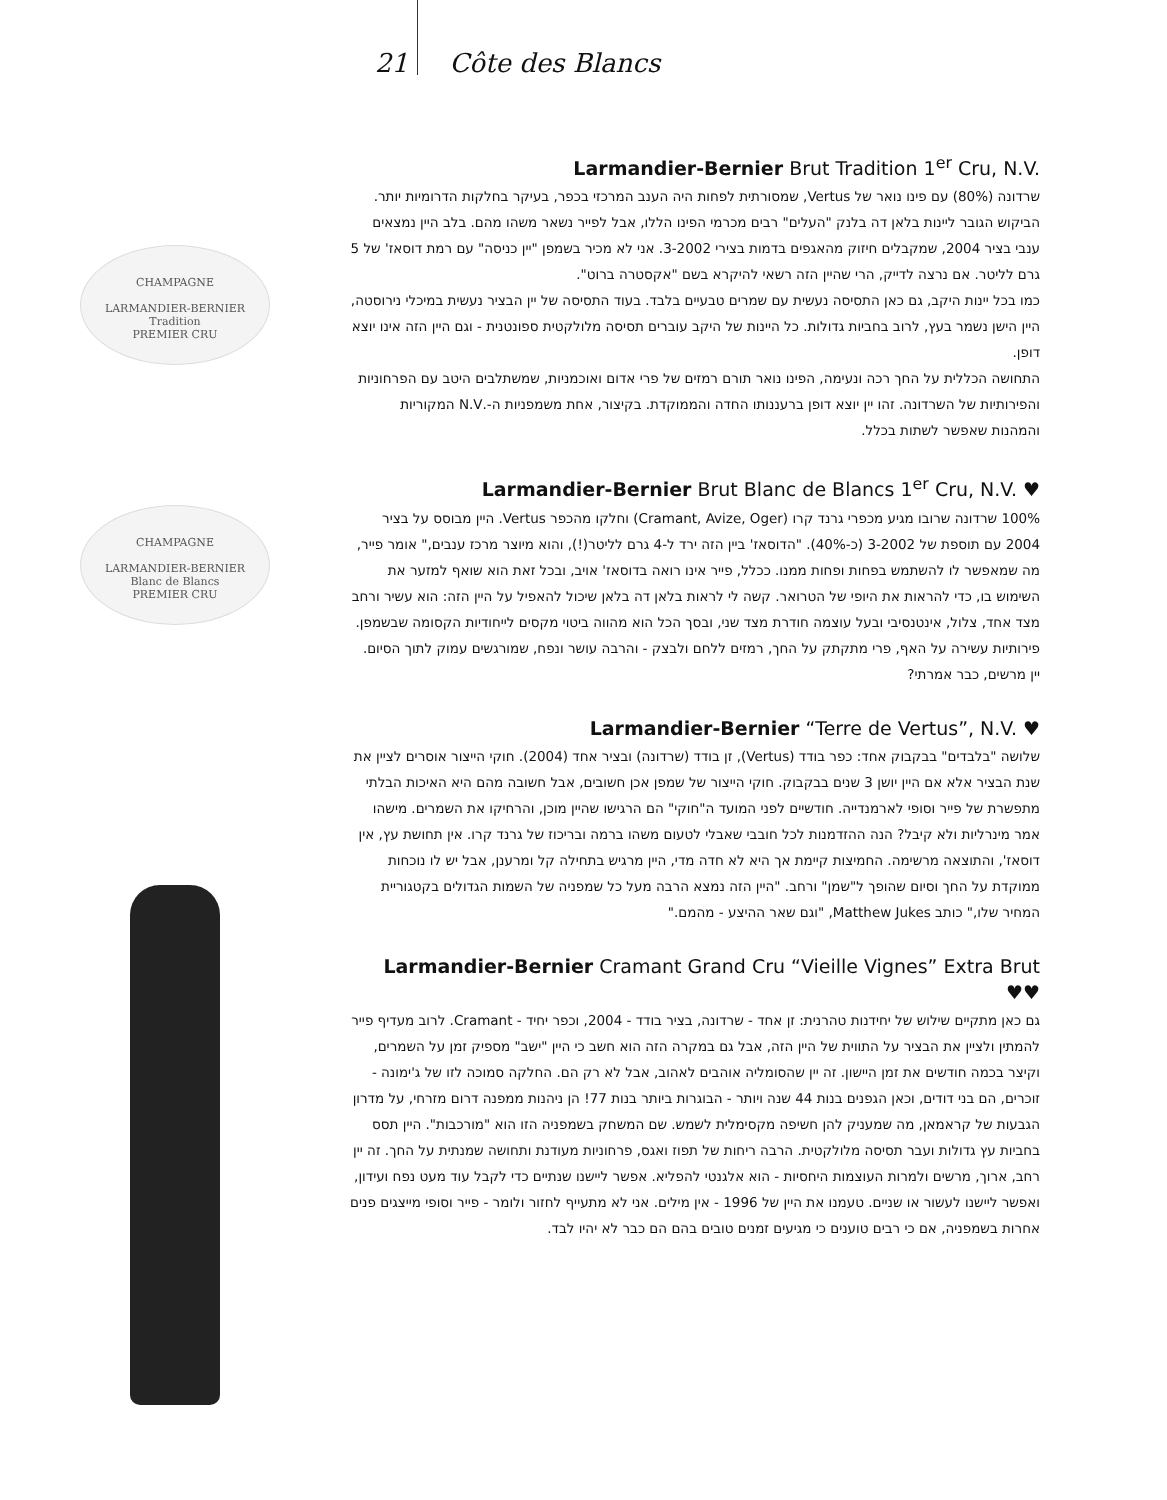21 Côte des Blancs
CHAMPAGNE
LARMANDIER-BERNIER
Tradition
PREMIER CRU
CHAMPAGNE
LARMANDIER-BERNIER
Blanc de Blancs
PREMIER CRU
Larmandier-Bernier Brut Tradition 1<sup>er</sup> Cru, N.V.
שרדונה (80%) עם פינו נואר של Vertus, שמסורתית לפחות היה הענב המרכזי בכפר, בעיקר בחלקות הדרומיות יותר. הביקוש הגובר ליינות בלאן דה בלנק "העלים" רבים מכרמי הפינו הללו, אבל לפייר נשאר משהו מהם. בלב היין נמצאים ענבי בציר 2004, שמקבלים חיזוק מהאגפים בדמות בצירי 3-2002. אני לא מכיר בשמפן "יין כניסה" עם רמת דוסאז' של 5 גרם לליטר. אם נרצה לדייק, הרי שהיין הזה רשאי להיקרא בשם "אקסטרה ברוט".
כמו בכל יינות היקב, גם כאן התסיסה נעשית עם שמרים טבעיים בלבד. בעוד התסיסה של יין הבציר נעשית במיכלי נירוסטה, היין הישן נשמר בעץ, לרוב בחביות גדולות. כל היינות של היקב עוברים תסיסה מלולקטית ספונטנית - וגם היין הזה אינו יוצא דופן.
התחושה הכללית על החך רכה ונעימה, הפינו נואר תורם רמזים של פרי אדום ואוכמניות, שמשתלבים היטב עם הפרחוניות והפירותיות של השרדונה. זהו יין יוצא דופן ברעננותו החדה והממוקדת. בקיצור, אחת משמפניות ה-.N.V המקוריות והמהנות שאפשר לשתות בכלל.
Larmandier-Bernier Brut Blanc de Blancs 1<sup>er</sup> Cru, N.V. ♥
100% שרדונה שרובו מגיע מכפרי גרנד קרו (Cramant, Avize, Oger) וחלקו מהכפר Vertus. היין מבוסס על בציר 2004 עם תוספת של 3-2002 (כ-40%). "הדוסאז' ביין הזה ירד ל-4 גרם לליטר(!), והוא מיוצר מרכז ענבים," אומר פייר, מה שמאפשר לו להשתמש בפחות ופחות ממנו. ככלל, פייר אינו רואה בדוסאז' אויב, ובכל זאת הוא שואף למזער את השימוש בו, כדי להראות את היופי של הטרואר. קשה לי לראות בלאן דה בלאן שיכול להאפיל על היין הזה: הוא עשיר ורחב מצד אחד, צלול, אינטנסיבי ובעל עוצמה חודרת מצד שני, ובסך הכל הוא מהווה ביטוי מקסים לייחודיות הקסומה שבשמפן. פירותיות עשירה על האף, פרי מתקתק על החך, רמזים ללחם ולבצק - והרבה עושר ונפח, שמורגשים עמוק לתוך הסיום. יין מרשים, כבר אמרתי?
Larmandier-Bernier “Terre de Vertus”, N.V. ♥
שלושה "בלבדים" בבקבוק אחד: כפר בודד (Vertus), זן בודד (שרדונה) ובציר אחד (2004). חוקי הייצור אוסרים לציין את שנת הבציר אלא אם היין יושן 3 שנים בבקבוק. חוקי הייצור של שמפן אכן חשובים, אבל חשובה מהם היא האיכות הבלתי מתפשרת של פייר וסופי לארמנדייה. חודשיים לפני המועד ה"חוקי" הם הרגישו שהיין מוכן, והרחיקו את השמרים. מישהו אמר מינרליות ולא קיבל? הנה ההזדמנות לכל חובבי שאבלי לטעום משהו ברמה ובריכוז של גרנד קרו. אין תחושת עץ, אין דוסאז', והתוצאה מרשימה. החמיצות קיימת אך היא לא חדה מדי, היין מרגיש בתחילה קל ומרענן, אבל יש לו נוכחות ממוקדת על החך וסיום שהופך ל"שמן" ורחב. "היין הזה נמצא הרבה מעל כל שמפניה של השמות הגדולים בקטגוריית המחיר שלו," כותב Matthew Jukes, "וגם שאר ההיצע - מהמם."
Larmandier-Bernier Cramant Grand Cru “Vieille Vignes” Extra Brut ♥♥
גם כאן מתקיים שילוש של יחידנות טהרנית: זן אחד - שרדונה, בציר בודד - 2004, וכפר יחיד - Cramant. לרוב מעדיף פייר להמתין ולציין את הבציר על התווית של היין הזה, אבל גם במקרה הזה הוא חשב כי היין "ישב" מספיק זמן על השמרים, וקיצר בכמה חודשים את זמן היישון. זה יין שהסומליה אוהבים לאהוב, אבל לא רק הם. החלקה סמוכה לזו של ג'ימונה - זוכרים, הם בני דודים, וכאן הגפנים בנות 44 שנה ויותר - הבוגרות ביותר בנות 77! הן ניהנות ממפנה דרום מזרחי, על מדרון הגבעות של קראמאן, מה שמעניק להן חשיפה מקסימלית לשמש. שם המשחק בשמפניה הזו הוא "מורכבות". היין תסס בחביות עץ גדולות ועבר תסיסה מלולקטית. הרבה ריחות של תפוז ואגס, פרחוניות מעודנת ותחושה שמנתית על החך. זה יין רחב, ארוך, מרשים ולמרות העוצמות היחסיות - הוא אלגנטי להפליא. אפשר ליישנו שנתיים כדי לקבל עוד מעט נפח ועידון, ואפשר ליישנו לעשור או שניים. טעמנו את היין של 1996 - אין מילים. אני לא מתעייף לחזור ולומר - פייר וסופי מייצגים פנים אחרות בשמפניה, אם כי רבים טוענים כי מגיעים זמנים טובים בהם הם כבר לא יהיו לבד.